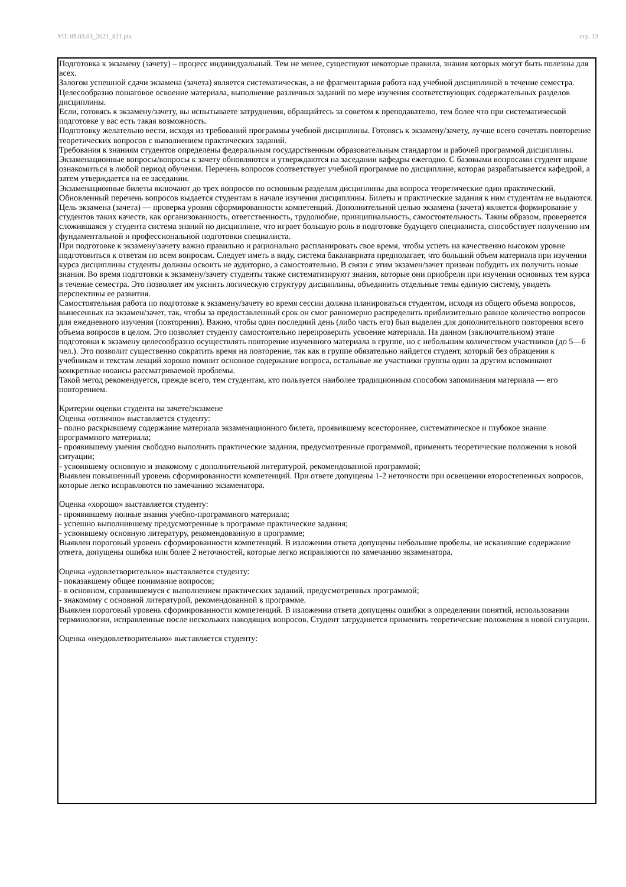УП: 09.03.03_2021_821.plx стр. 13
Подготовка к экзамену (зачету) – процесс индивидуальный. Тем не менее, существуют некоторые правила, знания которых могут быть полезны для всех.
Залогом успешной сдачи экзамена (зачета) является систематическая, а не фрагментарная работа над учебной дисциплиной в течение семестра. Целесообразно пошаговое освоение материала, выполнение различных заданий по мере изучения соответствующих содержательных разделов дисциплины.
Если, готовясь к экзамену/зачету, вы испытываете затруднения, обращайтесь за советом к преподавателю, тем более что при систематической подготовке у вас есть такая возможность.
Подготовку желательно вести, исходя из требований программы учебной дисциплины. Готовясь к экзамену/зачету, лучше всего сочетать повторение теоретических вопросов с выполнением практических заданий.
Требования к знаниям студентов определены федеральным государственным образовательным стандартом и рабочей программой дисциплины.
Экзаменационные вопросы/вопросы к зачету обновляются и утверждаются на заседании кафедры ежегодно. С базовыми вопросами студент вправе ознакомиться в любой период обучения. Перечень вопросов соответствует учебной программе по дисциплине, которая разрабатывается кафедрой, а затем утверждается на ее заседании.
Экзаменационные билеты включают до трех вопросов по основным разделам дисциплины два вопроса теоретические один практический. Обновленный перечень вопросов выдается студентам в начале изучения дисциплины. Билеты и практические задания к ним студентам не выдаются.
Цель экзамена (зачета) — проверка уровня сформированности компетенций. Дополнительной целью экзамена (зачета) является формирование у студентов таких качеств, как организованность, ответственность, трудолюбие, принципиальность, самостоятельность. Таким образом, проверяется сложившаяся у студента система знаний по дисциплине, что играет большую роль в подготовке будущего специалиста, способствует получению им фундаментальной и профессиональной подготовки специалиста.
При подготовке к экзамену\зачету важно правильно и рационально распланировать свое время, чтобы успеть на качественно высоком уровне подготовиться к ответам по всем вопросам. Следует иметь в виду, система бакалавриата предполагает, что больший объем материала при изучении курса дисциплины студенты должны освоить не аудиторно, а самостоятельно. В связи с этим экзамен/зачет призван побудить их получить новые знания. Во время подготовки к экзамену/зачету студенты также систематизируют знания, которые они приобрели при изучении основных тем курса в течение семестра. Это позволяет им уяснить логическую структуру дисциплины, объединить отдельные темы единую систему, увидеть перспективы ее развития.
Самостоятельная работа по подготовке к экзамену/зачету во время сессии должна планироваться студентом, исходя из общего объема вопросов, вынесенных на экзамен/зачет, так, чтобы за предоставленный срок он смог равномерно распределить приблизительно равное количество вопросов для ежедневного изучения (повторения). Важно, чтобы один последний день (либо часть его) был выделен для дополнительного повторения всего объема вопросов в целом. Это позволяет студенту самостоятельно перепроверить усвоение материала. На данном (заключительном) этапе подготовки к экзамену целесообразно осуществлять повторение изученного материала в группе, но с небольшим количеством участников (до 5—6 чел.). Это позволит существенно сократить время на повторение, так как в группе обязательно найдется студент, который без обращения к учебникам и текстам лекций хорошо помнит основное содержание вопроса, остальные же участники группы один за другим вспоминают конкретные нюансы рассматриваемой проблемы.
Такой метод рекомендуется, прежде всего, тем студентам, кто пользуется наиболее традиционным способом запоминания материала — его повторением.
Критерии оценки студента на зачете/экзамене
Оценка «отлично» выставляется студенту:
- полно раскрывшему содержание материала экзаменационного билета, проявившему всестороннее, систематическое и глубокое знание программного материала;
- проявившему умения свободно выполнять практические задания, предусмотренные программой, применять теоретические положения в новой ситуации;
- усвоившему основную и знакомому с дополнительной литературой, рекомендованной программой;
Выявлен повышенный уровень сформированности компетенций. При ответе допущены 1-2 неточности при освещении второстепенных вопросов, которые легко исправляются по замечанию экзаменатора.
Оценка «хорошо» выставляется студенту:
- проявившему полные знания учебно-программного материала;
- успешно выполнившему предусмотренные в программе практические задания;
- усвоившему основную литературу, рекомендованную в программе;
Выявлен пороговый уровень сформированности компетенций. В изложении ответа допущены небольшие пробелы, не исказившие содержание ответа, допущены ошибка или более 2 неточностей, которые легко исправляются по замечанию экзаменатора.
Оценка «удовлетворительно» выставляется студенту:
- показавшему общее понимание вопросов;
- в основном, справившемуся с выполнением практических заданий, предусмотренных программой;
- знакомому с основной литературой, рекомендованной в программе.
Выявлен пороговый уровень сформированности компетенций. В изложении ответа допущены ошибки в определении понятий, использовании терминологии, исправленные после нескольких наводящих вопросов. Студент затрудняется применить теоретические положения в новой ситуации.
Оценка «неудовлетворительно» выставляется студенту: